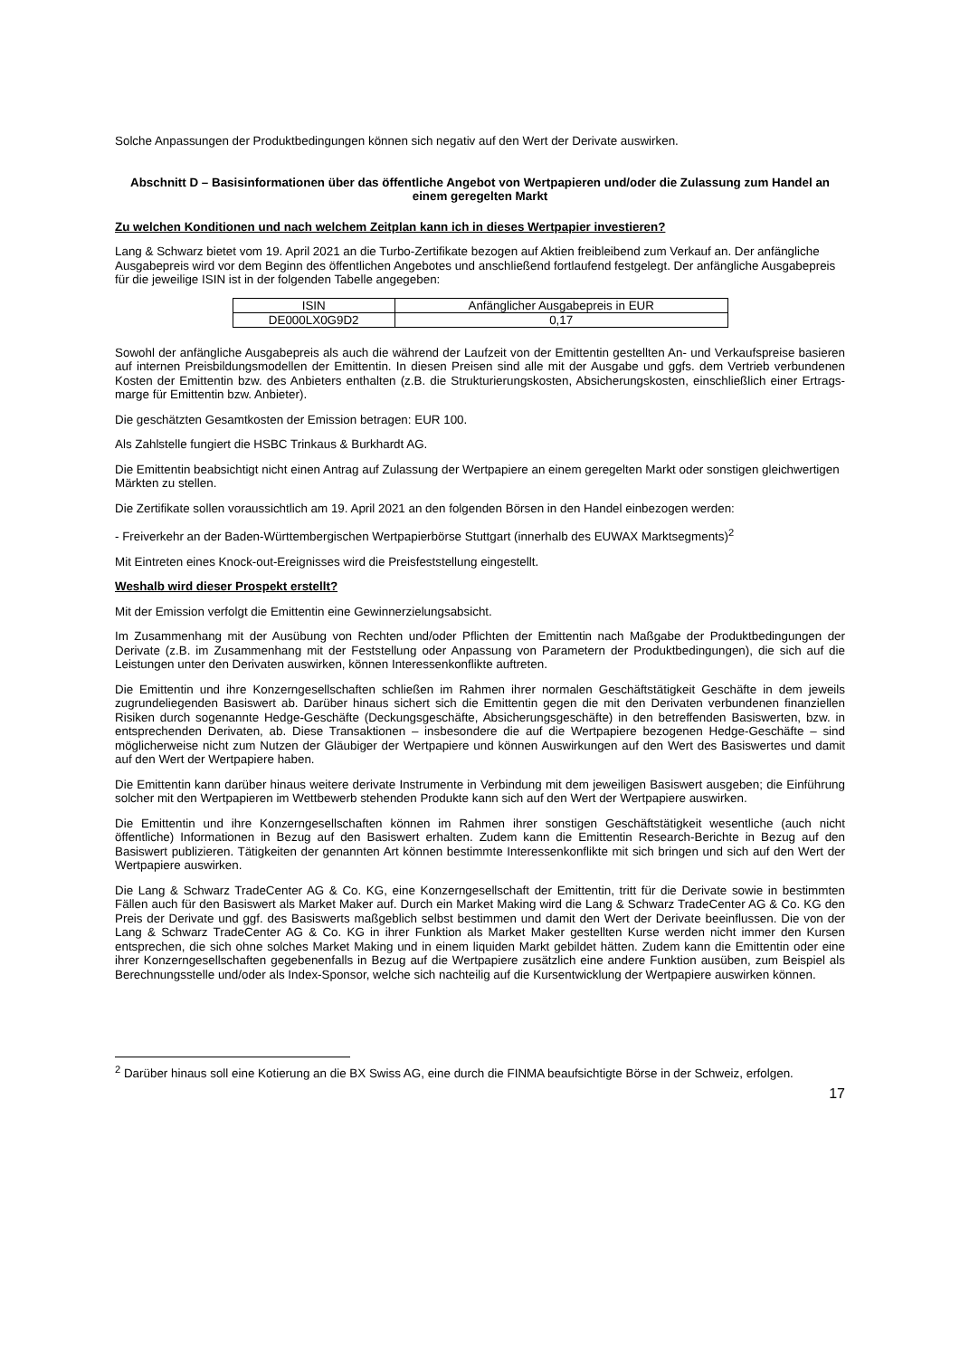Solche Anpassungen der Produktbedingungen können sich negativ auf den Wert der Derivate auswirken.
Abschnitt D – Basisinformationen über das öffentliche Angebot von Wertpapieren und/oder die Zulassung zum Handel an einem geregelten Markt
Zu welchen Konditionen und nach welchem Zeitplan kann ich in dieses Wertpapier investieren?
Lang & Schwarz bietet vom 19. April 2021 an die Turbo-Zertifikate bezogen auf Aktien freibleibend zum Verkauf an. Der anfängliche Ausgabepreis wird vor dem Beginn des öffentlichen Angebotes und anschließend fortlaufend festgelegt. Der anfängliche Ausgabepreis für die jeweilige ISIN ist in der folgenden Tabelle angegeben:
| ISIN | Anfänglicher Ausgabepreis in EUR |
| --- | --- |
| DE000LX0G9D2 | 0,17 |
Sowohl der anfängliche Ausgabepreis als auch die während der Laufzeit von der Emittentin gestellten An- und Verkaufspreise basieren auf internen Preisbildungsmodellen der Emittentin. In diesen Preisen sind alle mit der Ausgabe und ggfs. dem Vertrieb verbundenen Kosten der Emittentin bzw. des Anbieters enthalten (z.B. die Strukturierungskosten, Absicherungskosten, einschließlich einer Ertrags-marge für Emittentin bzw. Anbieter).
Die geschätzten Gesamtkosten der Emission betragen: EUR 100.
Als Zahlstelle fungiert die HSBC Trinkaus & Burkhardt AG.
Die Emittentin beabsichtigt nicht einen Antrag auf Zulassung der Wertpapiere an einem geregelten Markt oder sonstigen gleichwertigen Märkten zu stellen.
Die Zertifikate sollen voraussichtlich am 19. April 2021 an den folgenden Börsen in den Handel einbezogen werden:
- Freiverkehr an der Baden-Württembergischen Wertpapierbörse Stuttgart (innerhalb des EUWAX Marktsegments)<sup>2</sup>
Mit Eintreten eines Knock-out-Ereignisses wird die Preisfeststellung eingestellt.
Weshalb wird dieser Prospekt erstellt?
Mit der Emission verfolgt die Emittentin eine Gewinnerzielungsabsicht.
Im Zusammenhang mit der Ausübung von Rechten und/oder Pflichten der Emittentin nach Maßgabe der Produktbedingungen der Derivate (z.B. im Zusammenhang mit der Feststellung oder Anpassung von Parametern der Produktbedingungen), die sich auf die Leistungen unter den Derivaten auswirken, können Interessenkonflikte auftreten.
Die Emittentin und ihre Konzerngesellschaften schließen im Rahmen ihrer normalen Geschäftstätigkeit Geschäfte in dem jeweils zugrundeliegenden Basiswert ab. Darüber hinaus sichert sich die Emittentin gegen die mit den Derivaten verbundenen finanziellen Risiken durch sogenannte Hedge-Geschäfte (Deckungsgeschäfte, Absicherungsgeschäfte) in den betreffenden Basiswerten, bzw. in entsprechenden Derivaten, ab. Diese Transaktionen – insbesondere die auf die Wertpapiere bezogenen Hedge-Geschäfte – sind möglicherweise nicht zum Nutzen der Gläubiger der Wertpapiere und können Auswirkungen auf den Wert des Basiswertes und damit auf den Wert der Wertpapiere haben.
Die Emittentin kann darüber hinaus weitere derivate Instrumente in Verbindung mit dem jeweiligen Basiswert ausgeben; die Einführung solcher mit den Wertpapieren im Wettbewerb stehenden Produkte kann sich auf den Wert der Wertpapiere auswirken.
Die Emittentin und ihre Konzerngesellschaften können im Rahmen ihrer sonstigen Geschäftstätigkeit wesentliche (auch nicht öffentliche) Informationen in Bezug auf den Basiswert erhalten. Zudem kann die Emittentin Research-Berichte in Bezug auf den Basiswert publizieren. Tätigkeiten der genannten Art können bestimmte Interessenkonflikte mit sich bringen und sich auf den Wert der Wertpapiere auswirken.
Die Lang & Schwarz TradeCenter AG & Co. KG, eine Konzerngesellschaft der Emittentin, tritt für die Derivate sowie in bestimmten Fällen auch für den Basiswert als Market Maker auf. Durch ein Market Making wird die Lang & Schwarz TradeCenter AG & Co. KG den Preis der Derivate und ggf. des Basiswerts maßgeblich selbst bestimmen und damit den Wert der Derivate beeinflussen. Die von der Lang & Schwarz TradeCenter AG & Co. KG in ihrer Funktion als Market Maker gestellten Kurse werden nicht immer den Kursen entsprechen, die sich ohne solches Market Making und in einem liquiden Markt gebildet hätten. Zudem kann die Emittentin oder eine ihrer Konzerngesellschaften gegebenenfalls in Bezug auf die Wertpapiere zusätzlich eine andere Funktion ausüben, zum Beispiel als Berechnungsstelle und/oder als Index-Sponsor, welche sich nachteilig auf die Kursentwicklung der Wertpapiere auswirken können.
<sup>2</sup> Darüber hinaus soll eine Kotierung an die BX Swiss AG, eine durch die FINMA beaufsichtigte Börse in der Schweiz, erfolgen.
17